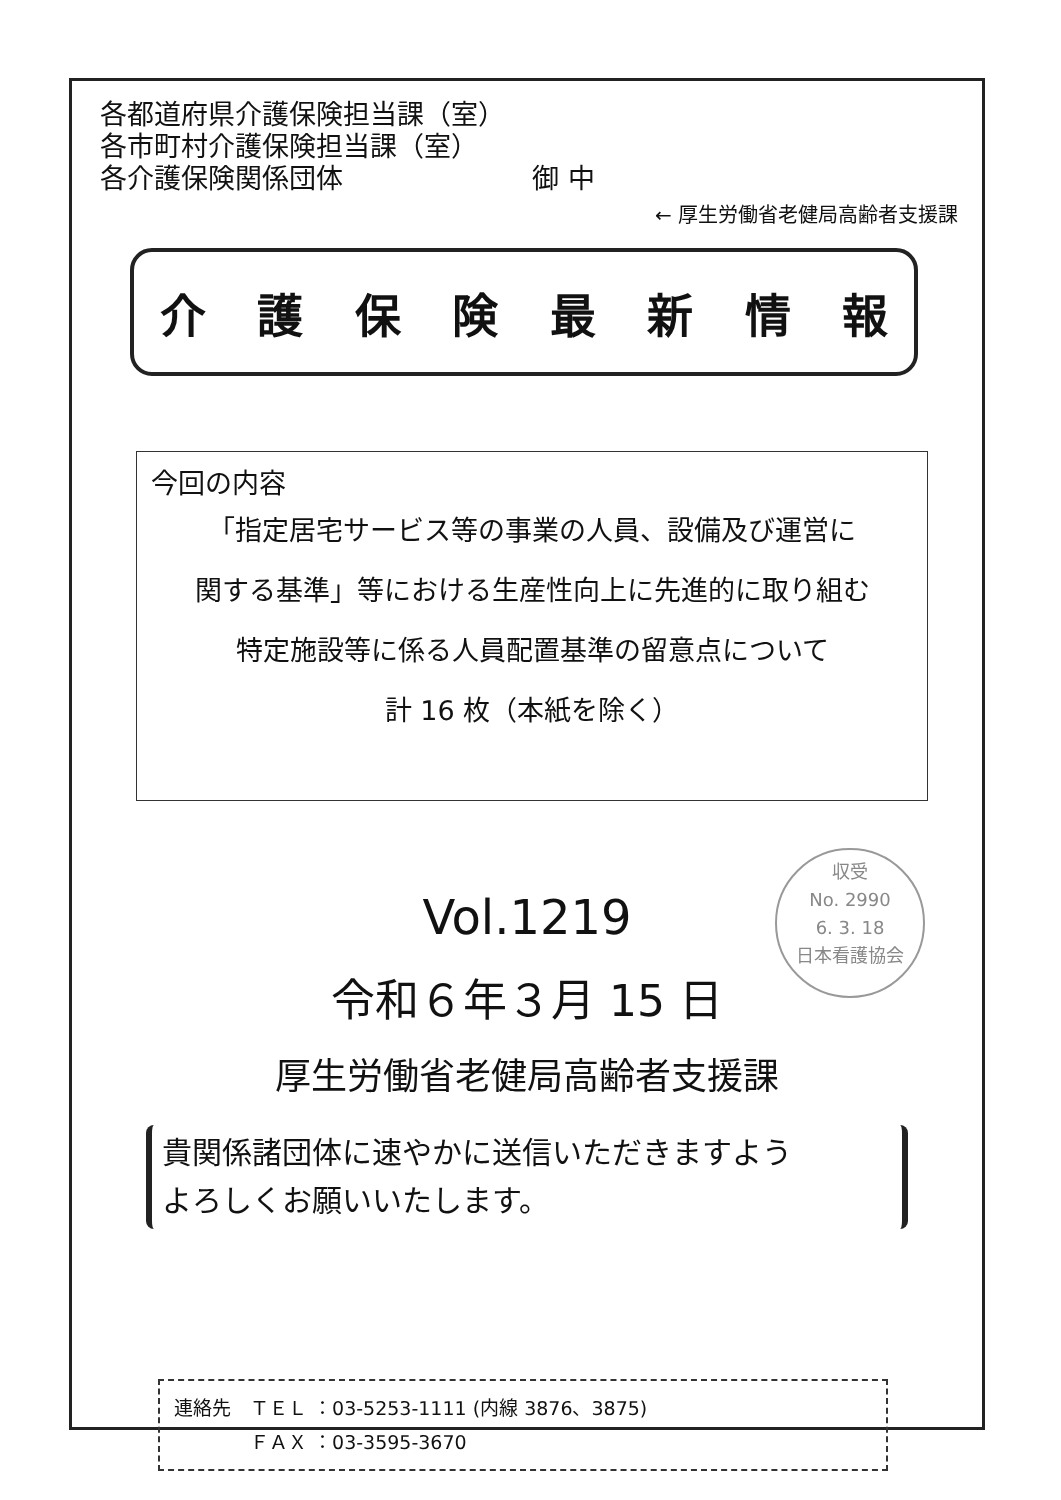各都道府県介護保険担当課（室）
各市町村介護保険担当課（室）
各介護保険関係団体　　　　　　　御 中
← 厚生労働省老健局高齢者支援課
介護保険最新情報
今回の内容
「指定居宅サービス等の事業の人員、設備及び運営に
関する基準」等における生産性向上に先進的に取り組む
特定施設等に係る人員配置基準の留意点について
計 16 枚（本紙を除く）
Vol.1219
令和６年３月 15 日
厚生労働省老健局高齢者支援課
貴関係諸団体に速やかに送信いただきますよう
よろしくお願いいたします。
連絡先　ＴＥＬ ：03-5253-1111 (内線 3876、3875)
　　　　ＦＡＸ ：03-3595-3670
収受
No. 2990
6. 3. 18
日本看護協会